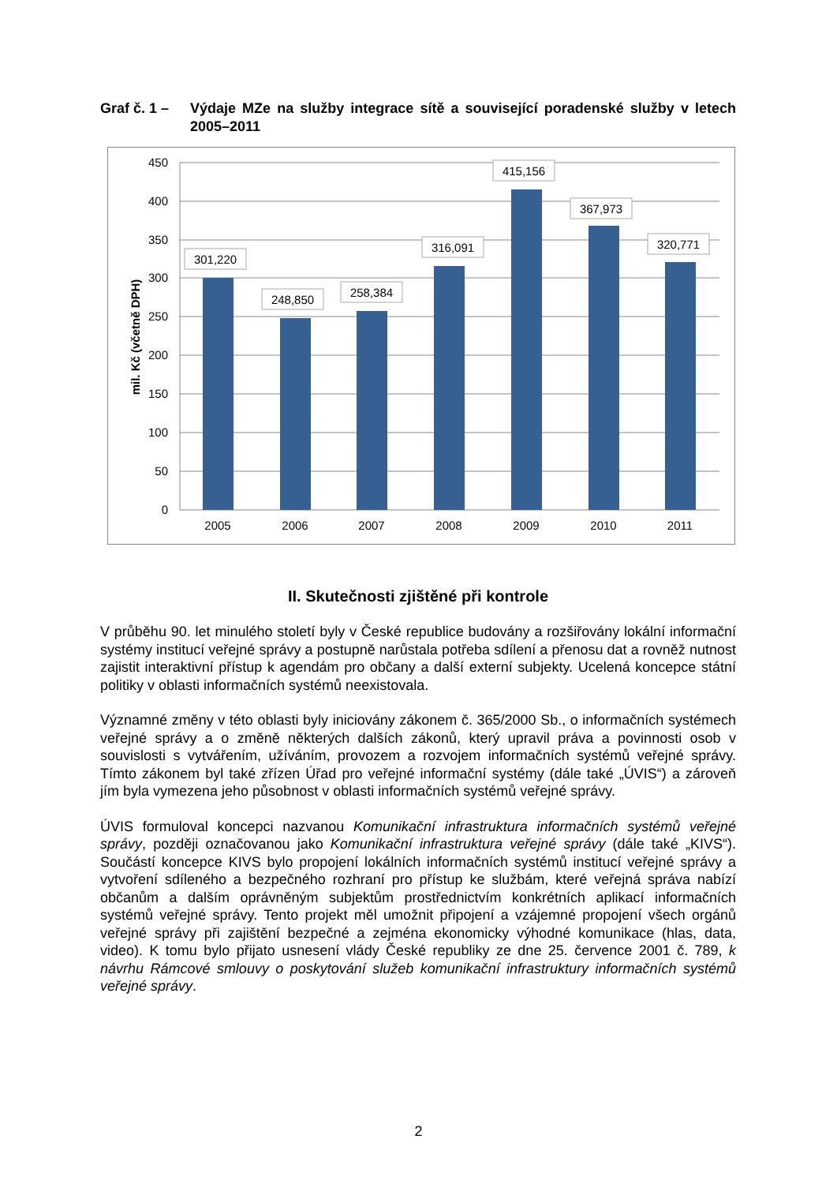Graf č. 1 –
Výdaje MZe na služby integrace sítě a související poradenské služby v letech 2005–2011
450
400
350
300
250
200
150
100
50
0
mil. Kč (včetně DPH)
301,220
248,850
258,384
316,091
415,156
367,973
320,771
2005
2006
2007
2008
2009
2010
2011
II. Skutečnosti zjištěné při kontrole
V průběhu 90. let minulého století byly v České republice budovány a rozšiřovány lokální informační systémy institucí veřejné správy a postupně narůstala potřeba sdílení a přenosu dat a rovněž nutnost zajistit interaktivní přístup k agendám pro občany a další externí subjekty. Ucelená koncepce státní politiky v oblasti informačních systémů neexistovala.
Významné změny v této oblasti byly iniciovány zákonem č. 365/2000 Sb., o informačních systémech veřejné správy a o změně některých dalších zákonů, který upravil práva a povinnosti osob v souvislosti s vytvářením, užíváním, provozem a rozvojem informačních systémů veřejné správy. Tímto zákonem byl také zřízen Úřad pro veřejné informační systémy (dále také „ÚVIS“) a zároveň jím byla vymezena jeho působnost v oblasti informačních systémů veřejné správy.
ÚVIS formuloval koncepci nazvanou Komunikační infrastruktura informačních systémů veřejné správy, později označovanou jako Komunikační infrastruktura veřejné správy (dále také „KIVS“). Součástí koncepce KIVS bylo propojení lokálních informačních systémů institucí veřejné správy a vytvoření sdíleného a bezpečného rozhraní pro přístup ke službám, které veřejná správa nabízí občanům a dalším oprávněným subjektům prostřednictvím konkrétních aplikací informačních systémů veřejné správy. Tento projekt měl umožnit připojení a vzájemné propojení všech orgánů veřejné správy při zajištění bezpečné a zejména ekonomicky výhodné komunikace (hlas, data, video). K tomu bylo přijato usnesení vlády České republiky ze dne 25. července 2001 č. 789, k návrhu Rámcové smlouvy o poskytování služeb komunikační infrastruktury informačních systémů veřejné správy.
2